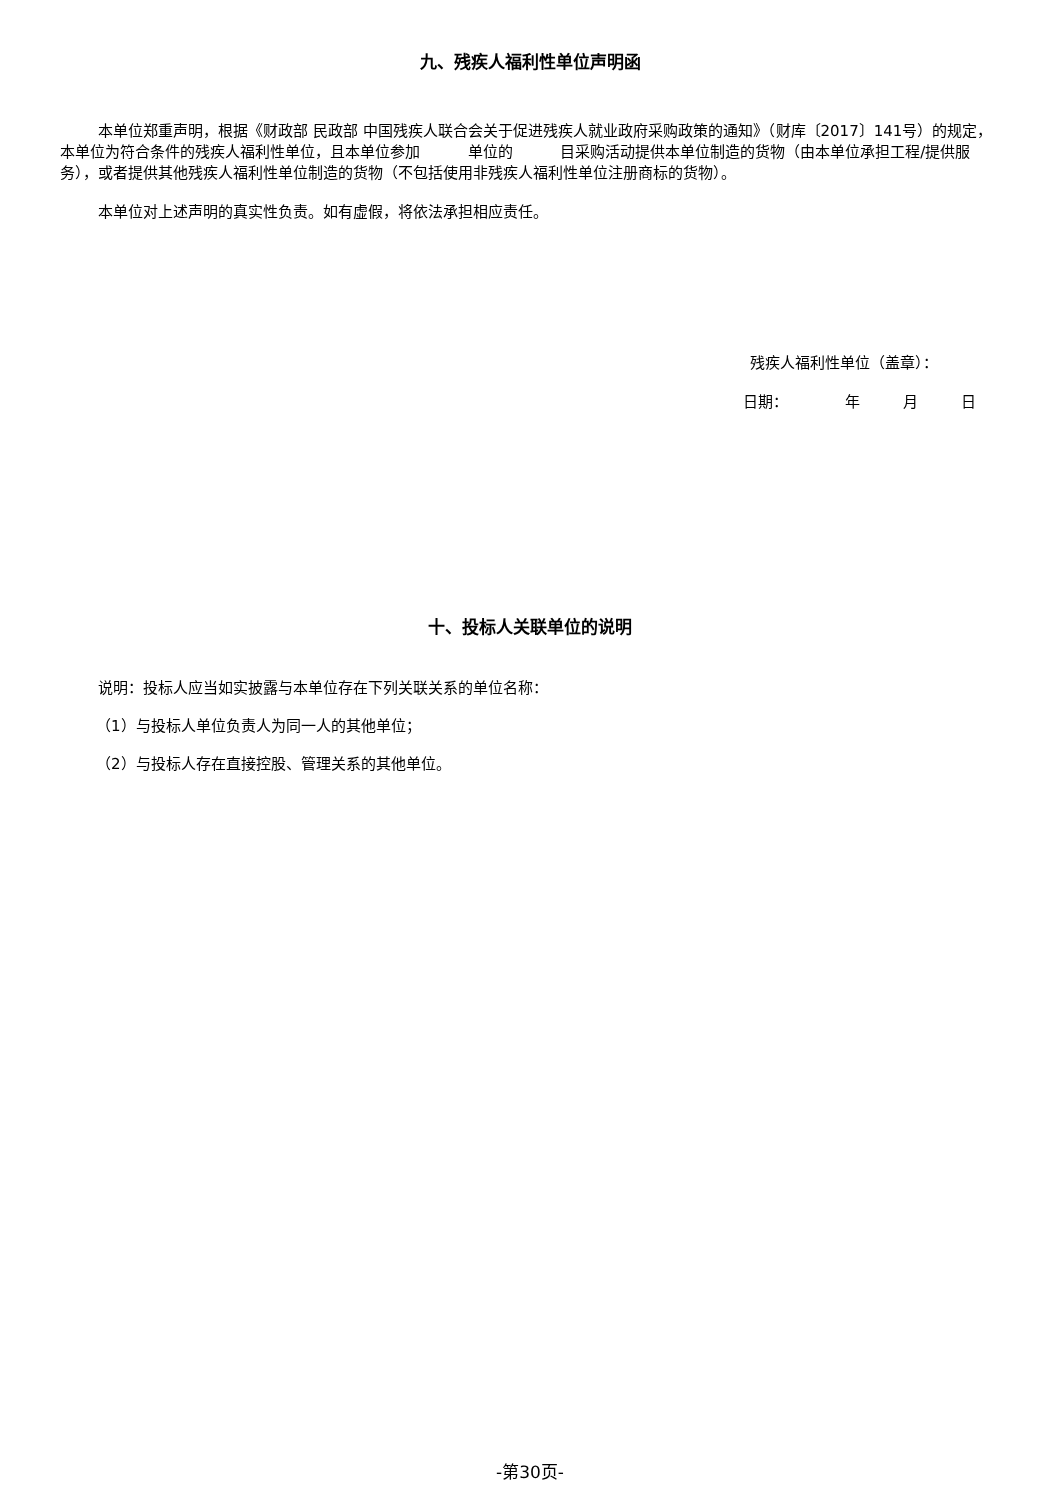九、残疾人福利性单位声明函
本单位郑重声明，根据《财政部 民政部 中国残疾人联合会关于促进残疾人就业政府采购政策的通知》（财库〔2017〕141号）的规定，本单位为符合条件的残疾人福利性单位，且本单位参加 单位的 目采购活动提供本单位制造的货物（由本单位承担工程/提供服务），或者提供其他残疾人福利性单位制造的货物（不包括使用非残疾人福利性单位注册商标的货物）。
本单位对上述声明的真实性负责。如有虚假，将依法承担相应责任。
残疾人福利性单位（盖章）：
日期： 年 月 日
十、投标人关联单位的说明
说明：投标人应当如实披露与本单位存在下列关联关系的单位名称：
（1）与投标人单位负责人为同一人的其他单位；
（2）与投标人存在直接控股、管理关系的其他单位。
-第30页-